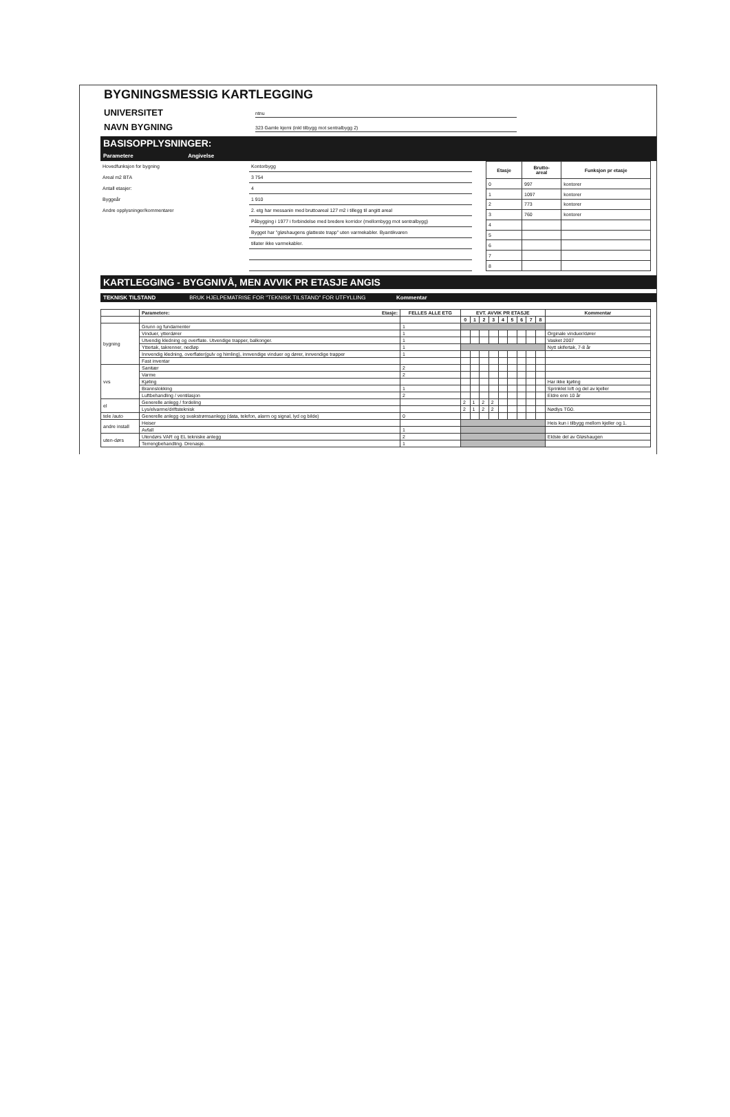BYGNINGSMESSIG KARTLEGGING
UNIVERSITET ntnu
NAVN BYGNING 323 Gamle kjemi (inkl tilbygg mot sentralbygg 2)
BASISOPPLYSNINGER:
Parametere Angivelse
| Hovedfunksjon for bygning | Kontorbygg |
| Areal m2 BTA | 3 754 |
| Antall etasjer: | 4 |
| Byggeår | 1 910 |
| Andre opplysninger/kommentarer | 2. etg har messanin med bruttoareal 127 m2 i tillegg til angitt areal |
| | Påbygging i 1977 i forbindelse med bredere korridor (mellombygg mot sentralbygg) |
| | Bygget har "gløshaugens glatteste trapp" uten varmekabler. Byantikvaren |
| | tillater ikke varmekabler. |
| Etasje | Brutto- areal | Funksjon pr etasje |
| --- | --- | --- |
| 0 | 997 | kontorer |
| 1 | 1097 | kontorer |
| 2 | 773 | kontorer |
| 3 | 760 | kontorer |
| 4 | | |
| 5 | | |
| 6 | | |
| 7 | | |
| 8 | | |
KARTLEGGING - BYGGNIVÅ, MEN AVVIK PR ETASJE ANGIS
TEKNISK TILSTAND BRUK HJELPEMATRISE FOR "TEKNISK TILSTAND" FOR UTFYLLING Kommentar
| | Parametere: Etasje: | FELLES ALLE ETG | EVT. AVVIK PR ETASJE | | | | | | | | | Kommentar |
| --- | --- | --- | --- | --- | --- | --- | --- | --- | --- | --- | --- | --- |
| | | | 0 | 1 | 2 | 3 | 4 | 5 | 6 | 7 | 8 | |
| bygning | Grunn og fundamenter | 1 | | | | | | | | | | |
| | Vinduer, ytterdører | 1 | | | | | | | | | | Orginale vinduer/dører |
| | Utvendig kledning og overflate. Utvendige trapper, balkonger. | 1 | | | | | | | | | | Vasket 2007 |
| | Yttertak, takrenner, nedløp | 1 | | | | | | | | | | Nytt skifertak, 7-8 år |
| | Innvendig kledning, overflater(gulv og himling), innvendige vinduer og dører, innvendige trapper | 1 | | | | | | | | | | |
| | Fast inventar | | | | | | | | | | | |
| vvs | Sanitær | 2 | | | | | | | | | | |
| | Varme | 2 | | | | | | | | | | |
| | Kjøling | | | | | | | | | | | Har ikke kjøling |
| | Brannslokking | 1 | | | | | | | | | | Sprinklet loft og del av kjeller |
| | Luftbehandling / ventilasjon | 2 | | | | | | | | | | Eldre enn 10 år |
| el | Generelle anlegg / fordeling | | 2 | 1 | 2 | 2 | | | | | | |
| | Lys/elvarme/driftsteknisk | | 2 | 1 | 2 | 2 | | | | | | Nødlys TG0. |
| tele /auto | Generelle anlegg og svakstrømsanlegg (data, telefon, alarm og signal, lyd og bilde) | 0 | | | | | | | | | | |
| andre install | Heiser | | | | | | | | | | | Heis kun i tilbygg mellom kjeller og 1. |
| | Avfall | 1 | | | | | | | | | | |
| uten-dørs | Utendørs VAR og EL tekniske anlegg | 2 | | | | | | | | | | Eldste del av Gløshaugen |
| | Terrengbehandling. Drenasje. | 1 | | | | | | | | | | |